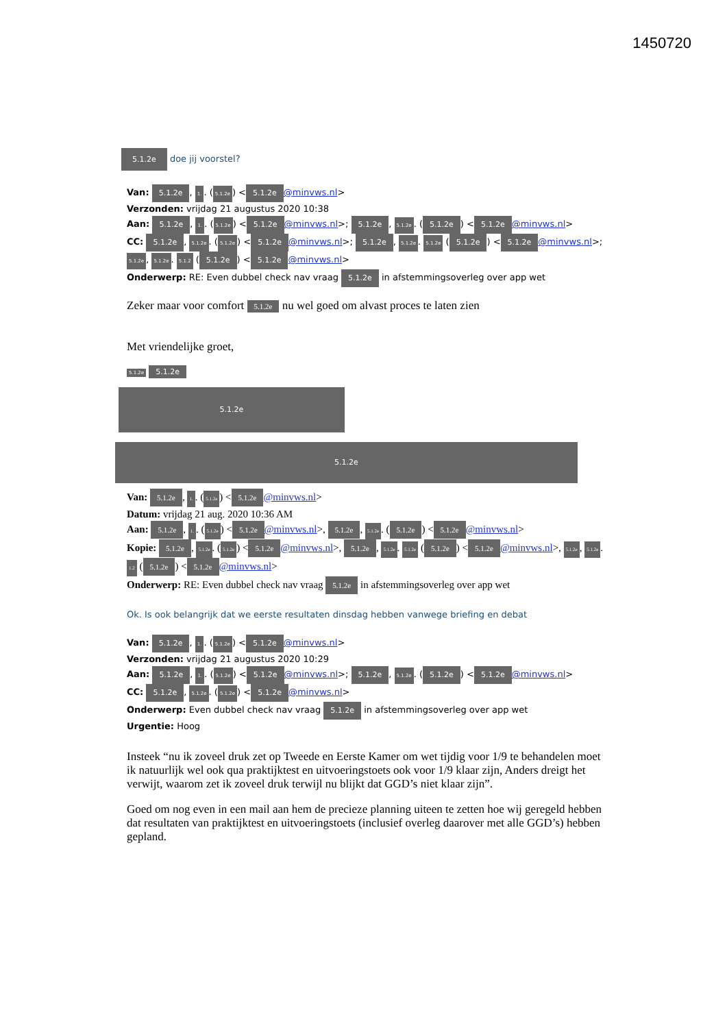1450720
5.1.2e doe jij voorstel?
Van: 5.1.2e, 1.. (5.1.2e) < 5.1.2e @minvws.nl>
Verzonden: vrijdag 21 augustus 2020 10:38
Aan: 5.1.2e, 1.. (5.1.2e) < 5.1.2e @minvws.nl>; 5.1.2e, 5.1.2e. (5.1.2e) < 5.1.2e @minvws.nl>
CC: 5.1.2e, 5.1.2e. (5.1.2e) < 5.1.2e @minvws.nl>; 5.1.2e, 5.1.2e. 5.1.2e (5.1.2e) < 5.1.2e @minvws.nl>; 5.1.2e, 5.1.2e. 5.1.2 (5.1.2e) < 5.1.2e @minvws.nl>
Onderwerp: RE: Even dubbel check nav vraag 5.1.2e in afstemmingsoverleg over app wet
Zeker maar voor comfort 5.1.2e nu wel goed om alvast proces te laten zien
Met vriendelijke groet,
5.1.2e 5.1.2e
5.1.2e
5.1.2e
Van: 5.1.2e, 1.. (5.1.2e) < 5.1.2e @minvws.nl>
Datum: vrijdag 21 aug. 2020 10:36 AM
Aan: 5.1.2e, 1.. (5.1.2e) < 5.1.2e @minvws.nl>, 5.1.2e, 5.1.2e. (5.1.2e) < 5.1.2e @minvws.nl>
Kopie: 5.1.2e, 5.1.2e. (5.1.2e) < 5.1.2e @minvws.nl>, 5.1.2e, 5.1.2e. 5.1.2e (5.1.2e) < 5.1.2e @minvws.nl>, 5.1.2e, 5.1.2e. 1.2 (5.1.2e) < 5.1.2e @minvws.nl>
Onderwerp: RE: Even dubbel check nav vraag 5.1.2e in afstemmingsoverleg over app wet
Ok. Is ook belangrijk dat we eerste resultaten dinsdag hebben vanwege briefing en debat
Van: 5.1.2e, 1.. (5.1.2e) < 5.1.2e @minvws.nl>
Verzonden: vrijdag 21 augustus 2020 10:29
Aan: 5.1.2e, 1.. (5.1.2e) < 5.1.2e @minvws.nl>; 5.1.2e, 5.1.2e. (5.1.2e) < 5.1.2e @minvws.nl>
CC: 5.1.2e, 5.1.2e. (5.1.2e) < 5.1.2e @minvws.nl>
Onderwerp: Even dubbel check nav vraag 5.1.2e in afstemmingsoverleg over app wet
Urgentie: Hoog
Insteek “nu ik zoveel druk zet op Tweede en Eerste Kamer om wet tijdig voor 1/9 te behandelen moet ik natuurlijk wel ook qua praktijktest en uitvoeringstoets ook voor 1/9 klaar zijn, Anders dreigt het verwijt, waarom zet ik zoveel druk terwijl nu blijkt dat GGD’s niet klaar zijn”.
Goed om nog even in een mail aan hem de precieze planning uiteen te zetten hoe wij geregeld hebben dat resultaten van praktijktest en uitvoeringstoets (inclusief overleg daarover met alle GGD’s) hebben gepland.